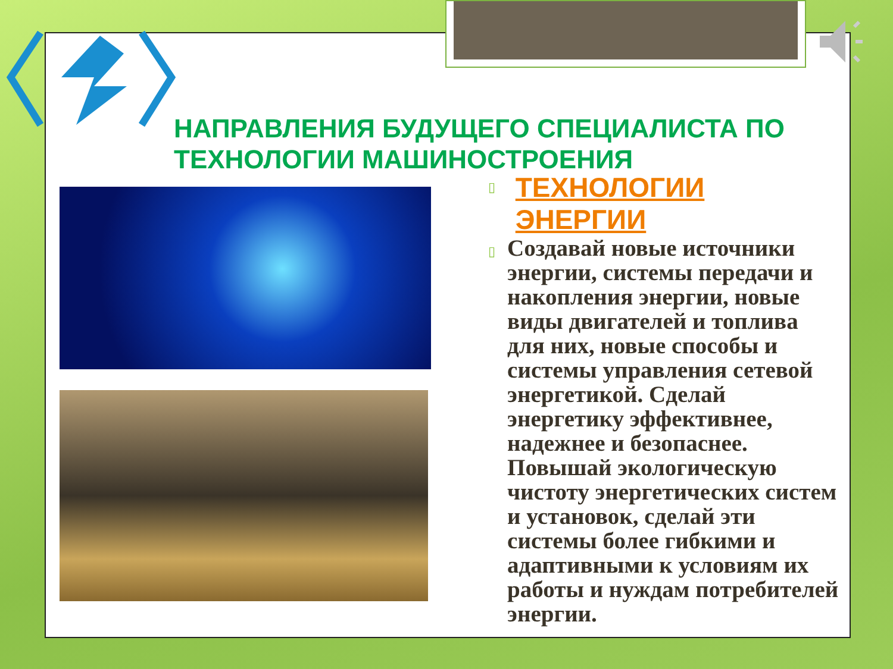НАПРАВЛЕНИЯ БУДУЩЕГО СПЕЦИАЛИСТА ПО ТЕХНОЛОГИИ МАШИНОСТРОЕНИЯ
▯ ТЕХНОЛОГИИ ЭНЕРГИИ
▯ Создавай новые источники энергии, системы передачи и накопления энергии, новые виды двигателей и топлива для них, новые способы и системы управления сетевой энергетикой. Сделай энергетику эффективнее, надежнее и безопаснее. Повышай экологическую чистоту энергетических систем и установок, сделай эти системы более гибкими и адаптивными к условиям их работы и нуждам потребителей энергии.